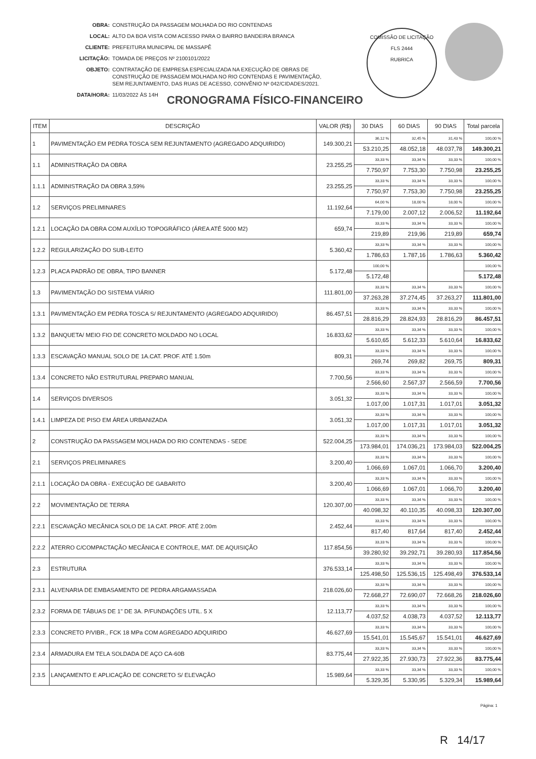| OBRA: | CONSTRUÇÃO DA PASSAGEM MOLHADA DO RIO CONTENDAS |
| LOCAL: | ALTO DA BOA VISTA COM ACESSO PARA O BAIRRO BANDEIRA BRANCA |
| CLIENTE: | PREFEITURA MUNICIPAL DE MASSAPÊ |
| LICITAÇÃO: | TOMADA DE PREÇOS Nº 2100101/2022 |
| OBJETO: | CONTRATAÇÃO DE EMPRESA ESPECIALIZADA NA EXECUÇÃO DE OBRAS DE CONSTRUÇÃO DE PASSAGEM MOLHADA NO RIO CONTENDAS E PAVIMENTAÇÃO, SEM REJUNTAMENTO, DAS RUAS DE ACESSO, CONVÊNIO Nº 042/CIDADES/2021. |
| DATA/HORA: | 11/03/2022 ÀS 14H |
COMISSÃO DE LICITAÇÃO
FLS 2444
RUBRICA
CRONOGRAMA FÍSICO-FINANCEIRO
| ITEM | DESCRIÇÃO | VALOR (R$) | 30 DIAS | 60 DIAS | 90 DIAS | Total parcela |
| --- | --- | --- | --- | --- | --- | --- |
| 1 | PAVIMENTAÇÃO EM PEDRA TOSCA SEM REJUNTAMENTO (AGREGADO ADQUIRIDO) | 149.300,21 | 36,12 % | 32,45 % | 31,43 % | 100,00 % |
| | | | 53.210,25 | 48.052,18 | 48.037,78 | 149.300,21 |
| 1.1 | ADMINISTRAÇÃO DA OBRA | 23.255,25 | 33,33 % | 33,34 % | 33,33 % | 100,00 % |
| | | | 7.750,97 | 7.753,30 | 7.750,98 | 23.255,25 |
| 1.1.1 | ADMINISTRAÇÃO DA OBRA 3,59% | 23.255,25 | 33,33 % | 33,34 % | 33,33 % | 100,00 % |
| | | | 7.750,97 | 7.753,30 | 7.750,98 | 23.255,25 |
| 1.2 | SERVIÇOS PRELIMINARES | 11.192,64 | 64,00 % | 18,00 % | 18,00 % | 100,00 % |
| | | | 7.179,00 | 2.007,12 | 2.006,52 | 11.192,64 |
| 1.2.1 | LOCAÇÃO DA OBRA COM AUXÍLIO TOPOGRÁFICO (ÁREA ATÉ 5000 M2) | 659,74 | 33,33 % | 33,34 % | 33,33 % | 100,00 % |
| | | | 219,89 | 219,96 | 219,89 | 659,74 |
| 1.2.2 | REGULARIZAÇÃO DO SUB-LEITO | 5.360,42 | 33,33 % | 33,34 % | 33,33 % | 100,00 % |
| | | | 1.786,63 | 1.787,16 | 1.786,63 | 5.360,42 |
| 1.2.3 | PLACA PADRÃO DE OBRA, TIPO BANNER | 5.172,48 | 100,00 % | | | 100,00 % |
| | | | 5.172,48 | | | 5.172,48 |
| 1.3 | PAVIMENTAÇÃO DO SISTEMA VIÁRIO | 111.801,00 | 33,33 % | 33,34 % | 33,33 % | 100,00 % |
| | | | 37.263,28 | 37.274,45 | 37.263,27 | 111.801,00 |
| 1.3.1 | PAVIMENTAÇÃO EM PEDRA TOSCA S/ REJUNTAMENTO (AGREGADO ADQUIRIDO) | 86.457,51 | 33,33 % | 33,34 % | 33,33 % | 100,00 % |
| | | | 28.816,29 | 28.824,93 | 28.816,29 | 86.457,51 |
| 1.3.2 | BANQUETA/ MEIO FIO DE CONCRETO MOLDADO NO LOCAL | 16.833,62 | 33,33 % | 33,34 % | 33,33 % | 100,00 % |
| | | | 5.610,65 | 5.612,33 | 5.610,64 | 16.833,62 |
| 1.3.3 | ESCAVAÇÃO MANUAL SOLO DE 1A.CAT. PROF. ATÉ 1.50m | 809,31 | 33,33 % | 33,34 % | 33,33 % | 100,00 % |
| | | | 269,74 | 269,82 | 269,75 | 809,31 |
| 1.3.4 | CONCRETO NÃO ESTRUTURAL PREPARO MANUAL | 7.700,56 | 33,33 % | 33,34 % | 33,33 % | 100,00 % |
| | | | 2.566,60 | 2.567,37 | 2.566,59 | 7.700,56 |
| 1.4 | SERVIÇOS DIVERSOS | 3.051,32 | 33,33 % | 33,34 % | 33,33 % | 100,00 % |
| | | | 1.017,00 | 1.017,31 | 1.017,01 | 3.051,32 |
| 1.4.1 | LIMPEZA DE PISO EM ÁREA URBANIZADA | 3.051,32 | 33,33 % | 33,34 % | 33,33 % | 100,00 % |
| | | | 1.017,00 | 1.017,31 | 1.017,01 | 3.051,32 |
| 2 | CONSTRUÇÃO DA PASSAGEM MOLHADA DO RIO CONTENDAS - SEDE | 522.004,25 | 33,33 % | 33,34 % | 33,33 % | 100,00 % |
| | | | 173.984,01 | 174.036,21 | 173.984,03 | 522.004,25 |
| 2.1 | SERVIÇOS PRELIMINARES | 3.200,40 | 33,33 % | 33,34 % | 33,33 % | 100,00 % |
| | | | 1.066,69 | 1.067,01 | 1.066,70 | 3.200,40 |
| 2.1.1 | LOCAÇÃO DA OBRA - EXECUÇÃO DE GABARITO | 3.200,40 | 33,33 % | 33,34 % | 33,33 % | 100,00 % |
| | | | 1.066,69 | 1.067,01 | 1.066,70 | 3.200,40 |
| 2.2 | MOVIMENTAÇÃO DE TERRA | 120.307,00 | 33,33 % | 33,34 % | 33,33 % | 100,00 % |
| | | | 40.098,32 | 40.110,35 | 40.098,33 | 120.307,00 |
| 2.2.1 | ESCAVAÇÃO MECÂNICA SOLO DE 1A CAT. PROF. ATÉ 2.00m | 2.452,44 | 33,33 % | 33,34 % | 33,33 % | 100,00 % |
| | | | 817,40 | 817,64 | 817,40 | 2.452,44 |
| 2.2.2 | ATERRO C/COMPACTAÇÃO MECÂNICA E CONTROLE, MAT. DE AQUISIÇÃO | 117.854,56 | 33,33 % | 33,34 % | 33,33 % | 100,00 % |
| | | | 39.280,92 | 39.292,71 | 39.280,93 | 117.854,56 |
| 2.3 | ESTRUTURA | 376.533,14 | 33,33 % | 33,34 % | 33,33 % | 100,00 % |
| | | | 125.498,50 | 125.536,15 | 125.498,49 | 376.533,14 |
| 2.3.1 | ALVENARIA DE EMBASAMENTO DE PEDRA ARGAMASSADA | 218.026,60 | 33,33 % | 33,34 % | 33,33 % | 100,00 % |
| | | | 72.668,27 | 72.690,07 | 72.668,26 | 218.026,60 |
| 2.3.2 | FORMA DE TÁBUAS DE 1" DE 3A. P/FUNDAÇÕES UTIL. 5 X | 12.113,77 | 33,33 % | 33,34 % | 33,33 % | 100,00 % |
| | | | 4.037,52 | 4.038,73 | 4.037,52 | 12.113,77 |
| 2.3.3 | CONCRETO P/VIBR., FCK 18 MPa COM AGREGADO ADQUIRIDO | 46.627,69 | 33,33 % | 33,34 % | 33,33 % | 100,00 % |
| | | | 15.541,01 | 15.545,67 | 15.541,01 | 46.627,69 |
| 2.3.4 | ARMADURA EM TELA SOLDADA DE AÇO CA-60B | 83.775,44 | 33,33 % | 33,34 % | 33,33 % | 100,00 % |
| | | | 27.922,35 | 27.930,73 | 27.922,36 | 83.775,44 |
| 2.3.5 | LANÇAMENTO E APLICAÇÃO DE CONCRETO S/ ELEVAÇÃO | 15.989,64 | 33,33 % | 33,34 % | 33,33 % | 100,00 % |
| | | | 5.329,35 | 5.330,95 | 5.329,34 | 15.989,64 |
Página: 1
R 14/17